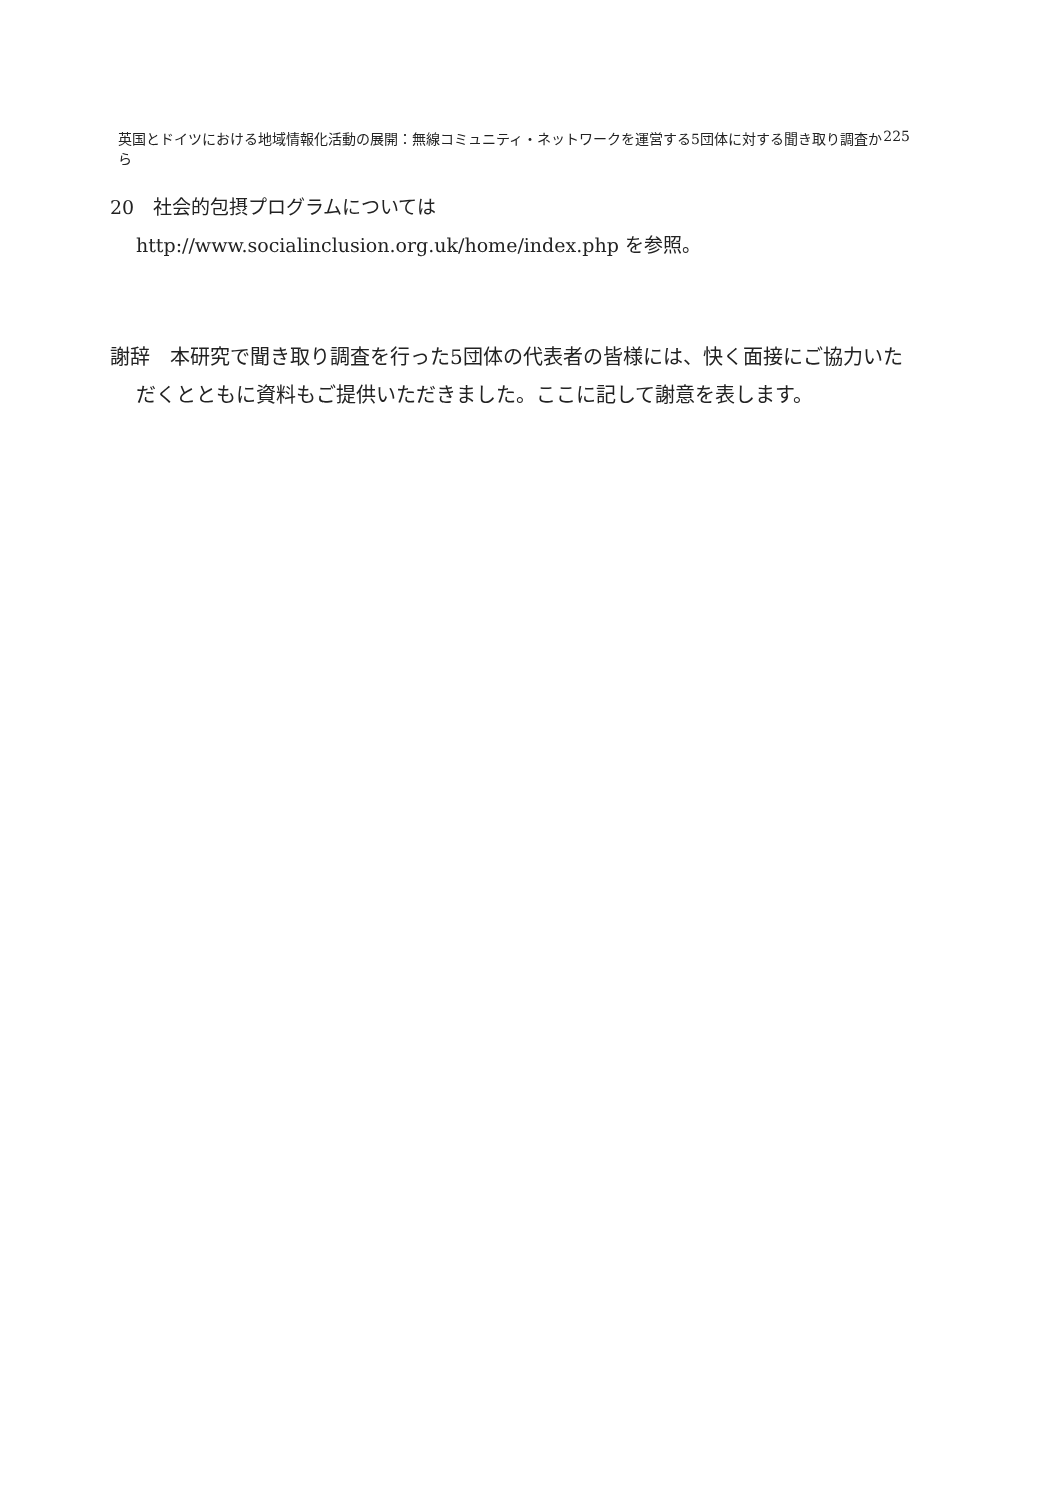英国とドイツにおける地域情報化活動の展開：無線コミュニティ・ネットワークを運営する5団体に対する聞き取り調査から 225
20　社会的包摂プログラムについては
http://www.socialinclusion.org.uk/home/index.php を参照。
謝辞　本研究で聞き取り調査を行った5団体の代表者の皆様には、快く面接にご協力いただくとともに資料もご提供いただきました。ここに記して謝意を表します。